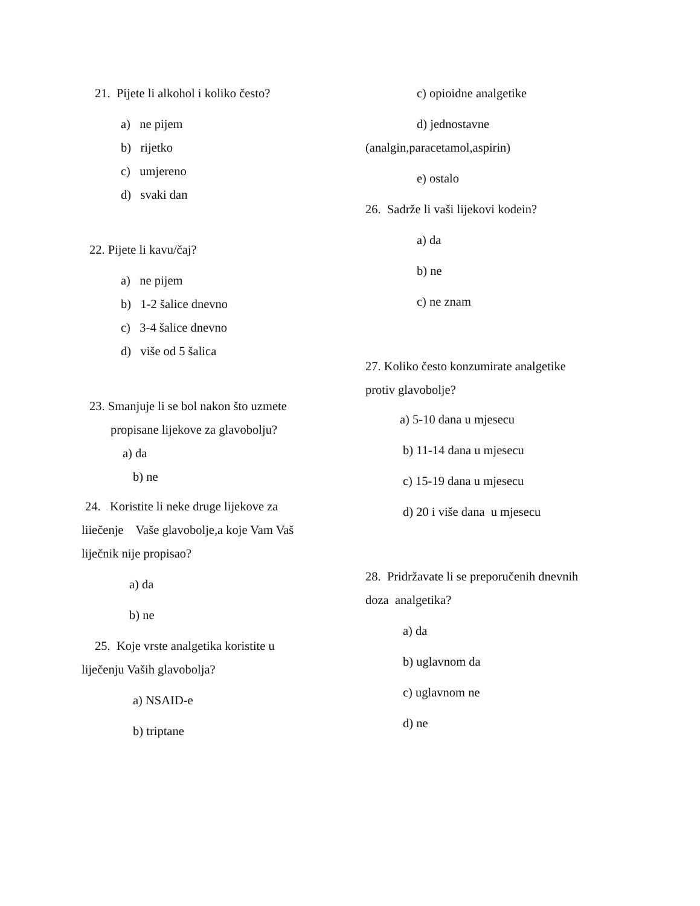21. Pijete li alkohol i koliko često?
a) ne pijem
b) rijetko
c) umjereno
d) svaki dan
22. Pijete li kavu/čaj?
a) ne pijem
b) 1-2 šalice dnevno
c) 3-4 šalice dnevno
d) više od 5 šalica
23. Smanjuje li se bol nakon što uzmete
propisane lijekove za glavobolju?
a) da
b) ne
24. Koristite li neke druge lijekove za
liiečenje Vaše glavobolje,a koje Vam Vaš
liječnik nije propisao?
a) da
b) ne
25. Koje vrste analgetika koristite u
liječenju Vaših glavobolja?
a) NSAID-e
b) triptane
c) opioidne analgetike
d) jednostavne
(analgin,paracetamol,aspirin)
e) ostalo
26. Sadrže li vaši lijekovi kodein?
a) da
b) ne
c) ne znam
27. Koliko često konzumirate analgetike
protiv glavobolje?
a) 5-10 dana u mjesecu
b) 11-14 dana u mjesecu
c) 15-19 dana u mjesecu
d) 20 i više dana u mjesecu
28. Pridržavate li se preporučenih dnevnih
doza analgetika?
a) da
b) uglavnom da
c) uglavnom ne
d) ne